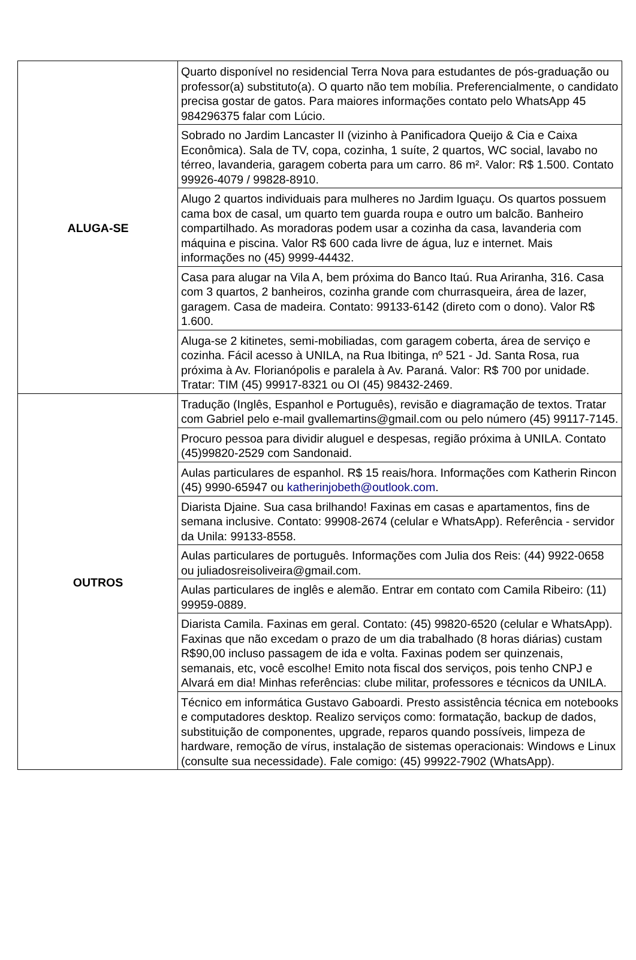| ALUGA-SE | Quarto disponível no residencial Terra Nova para estudantes de pós-graduação ou professor(a) substituto(a). O quarto não tem mobília. Preferencialmente, o candidato precisa gostar de gatos. Para maiores informações contato pelo WhatsApp 45 984296375 falar com Lúcio. |
| | Sobrado no Jardim Lancaster II (vizinho à Panificadora Queijo & Cia e Caixa Econômica). Sala de TV, copa, cozinha, 1 suíte, 2 quartos, WC social, lavabo no térreo, lavanderia, garagem coberta para um carro. 86 m². Valor: R$ 1.500. Contato 99926-4079 / 99828-8910. |
| | Alugo 2 quartos individuais para mulheres no Jardim Iguaçu. Os quartos possuem cama box de casal, um quarto tem guarda roupa e outro um balcão. Banheiro compartilhado. As moradoras podem usar a cozinha da casa, lavanderia com máquina e piscina. Valor R$ 600 cada livre de água, luz e internet. Mais informações no (45) 9999-44432. |
| | Casa para alugar na Vila A, bem próxima do Banco Itaú. Rua Ariranha, 316. Casa com 3 quartos, 2 banheiros, cozinha grande com churrasqueira, área de lazer, garagem. Casa de madeira. Contato: 99133-6142 (direto com o dono). Valor R$ 1.600. |
| | Aluga-se 2 kitinetes, semi-mobiliadas, com garagem coberta, área de serviço e cozinha. Fácil acesso à UNILA, na Rua Ibitinga, nº 521 - Jd. Santa Rosa, rua próxima à Av. Florianópolis e paralela à Av. Paraná. Valor: R$ 700 por unidade. Tratar: TIM (45) 99917-8321 ou OI (45) 98432-2469. |
| OUTROS | Tradução (Inglês, Espanhol e Português), revisão e diagramação de textos. Tratar com Gabriel pelo e-mail gvallemartins@gmail.com ou pelo número (45) 99117-7145. |
| | Procuro pessoa para dividir aluguel e despesas, região próxima à UNILA. Contato (45)99820-2529 com Sandonaid. |
| | Aulas particulares de espanhol. R$ 15 reais/hora. Informações com Katherin Rincon (45) 9990-65947 ou katherinjobeth@outlook.com . |
| | Diarista Djaine. Sua casa brilhando! Faxinas em casas e apartamentos, fins de semana inclusive. Contato: 99908-2674 (celular e WhatsApp). Referência - servidor da Unila: 99133-8558. |
| | Aulas particulares de português. Informações com Julia dos Reis: (44) 9922-0658 ou juliadosreisoliveira@gmail.com. |
| | Aulas particulares de inglês e alemão. Entrar em contato com Camila Ribeiro: (11) 99959-0889. |
| | Diarista Camila. Faxinas em geral. Contato: (45) 99820-6520 (celular e WhatsApp). Faxinas que não excedam o prazo de um dia trabalhado (8 horas diárias) custam R$90,00 incluso passagem de ida e volta. Faxinas podem ser quinzenais, semanais, etc, você escolhe! Emito nota fiscal dos serviços, pois tenho CNPJ e Alvará em dia! Minhas referências: clube militar, professores e técnicos da UNILA. |
| | Técnico em informática Gustavo Gaboardi. Presto assistência técnica em notebooks e computadores desktop. Realizo serviços como: formatação, backup de dados, substituição de componentes, upgrade, reparos quando possíveis, limpeza de hardware, remoção de vírus, instalação de sistemas operacionais: Windows e Linux (consulte sua necessidade). Fale comigo: (45) 99922-7902 (WhatsApp). |